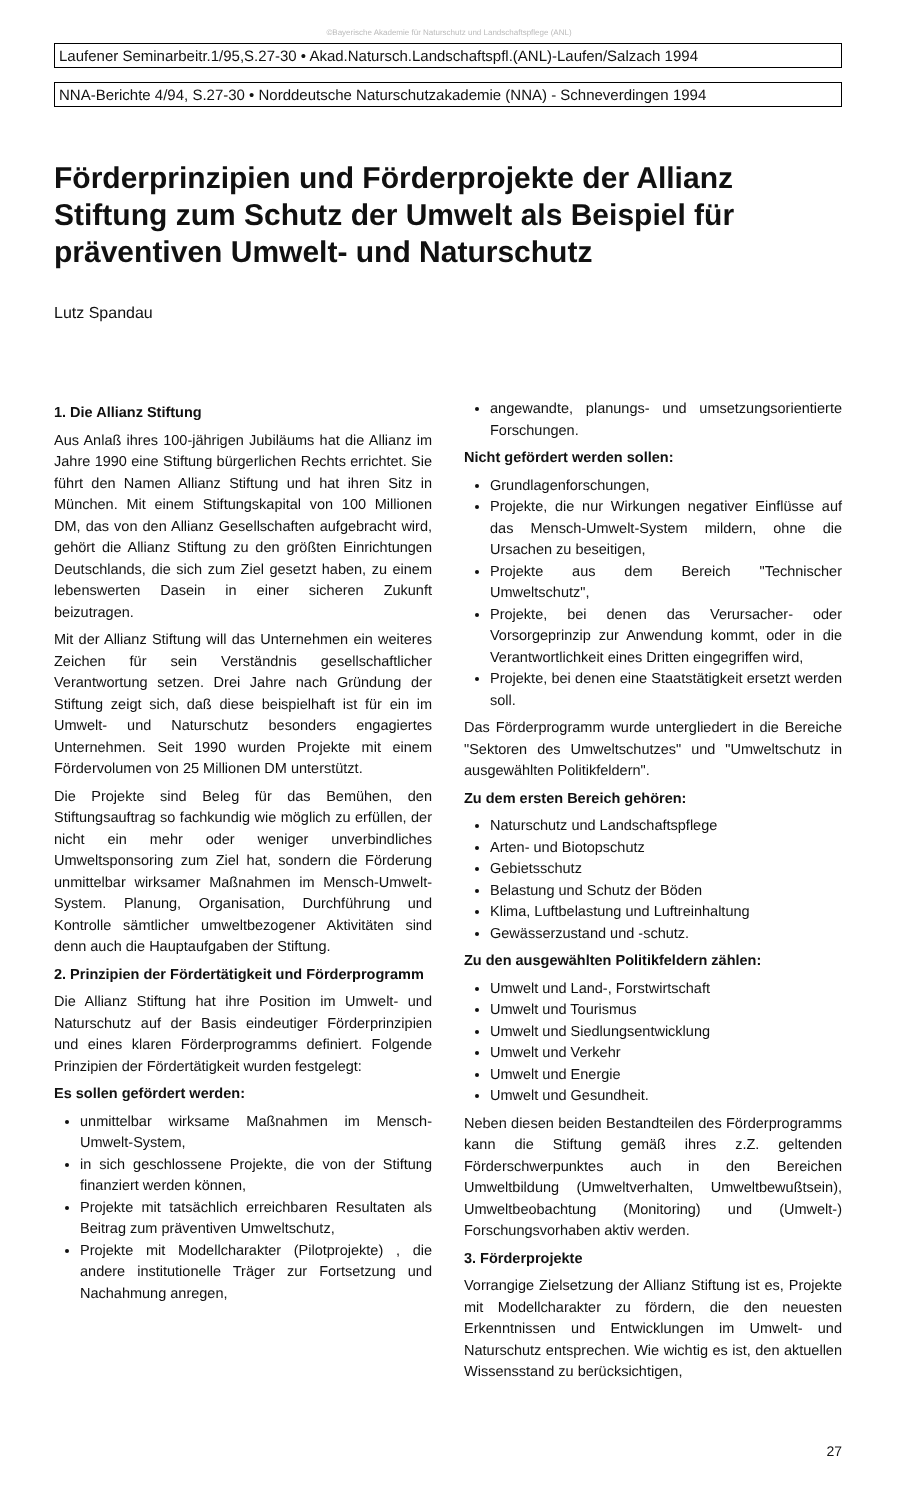©Bayerische Akademie für Naturschutz und Landschaftspflege (ANL)
Laufener Seminarbeitr.1/95,S.27-30 • Akad.Natursch.Landschaftspfl.(ANL)-Laufen/Salzach 1994
NNA-Berichte 4/94, S.27-30 • Norddeutsche Naturschutzakademie (NNA) - Schneverdingen 1994
Förderprinzipien und Förderprojekte der Allianz Stiftung zum Schutz der Umwelt als Beispiel für präventiven Umwelt- und Naturschutz
Lutz Spandau
1. Die Allianz Stiftung
Aus Anlaß ihres 100-jährigen Jubiläums hat die Allianz im Jahre 1990 eine Stiftung bürgerlichen Rechts errichtet. Sie führt den Namen Allianz Stiftung und hat ihren Sitz in München. Mit einem Stiftungskapital von 100 Millionen DM, das von den Allianz Gesellschaften aufgebracht wird, gehört die Allianz Stiftung zu den größten Einrichtungen Deutschlands, die sich zum Ziel gesetzt haben, zu einem lebenswerten Dasein in einer sicheren Zukunft beizutragen.
Mit der Allianz Stiftung will das Unternehmen ein weiteres Zeichen für sein Verständnis gesellschaftlicher Verantwortung setzen. Drei Jahre nach Gründung der Stiftung zeigt sich, daß diese beispielhaft ist für ein im Umwelt- und Naturschutz besonders engagiertes Unternehmen. Seit 1990 wurden Projekte mit einem Fördervolumen von 25 Millionen DM unterstützt.
Die Projekte sind Beleg für das Bemühen, den Stiftungsauftrag so fachkundig wie möglich zu erfüllen, der nicht ein mehr oder weniger unverbindliches Umweltsponsoring zum Ziel hat, sondern die Förderung unmittelbar wirksamer Maßnahmen im Mensch-Umwelt-System. Planung, Organisation, Durchführung und Kontrolle sämtlicher umweltbezogener Aktivitäten sind denn auch die Hauptaufgaben der Stiftung.
2. Prinzipien der Fördertätigkeit und Förderprogramm
Die Allianz Stiftung hat ihre Position im Umwelt- und Naturschutz auf der Basis eindeutiger Förderprinzipien und eines klaren Förderprogramms definiert. Folgende Prinzipien der Fördertätigkeit wurden festgelegt:
Es sollen gefördert werden:
unmittelbar wirksame Maßnahmen im Mensch-Umwelt-System,
in sich geschlossene Projekte, die von der Stiftung finanziert werden können,
Projekte mit tatsächlich erreichbaren Resultaten als Beitrag zum präventiven Umweltschutz,
Projekte mit Modellcharakter (Pilotprojekte) , die andere institutionelle Träger zur Fortsetzung und Nachahmung anregen,
angewandte, planungs- und umsetzungsorientierte Forschungen.
Nicht gefördert werden sollen:
Grundlagenforschungen,
Projekte, die nur Wirkungen negativer Einflüsse auf das Mensch-Umwelt-System mildern, ohne die Ursachen zu beseitigen,
Projekte aus dem Bereich "Technischer Umweltschutz",
Projekte, bei denen das Verursacher- oder Vorsorgeprinzip zur Anwendung kommt, oder in die Verantwortlichkeit eines Dritten eingegriffen wird,
Projekte, bei denen eine Staatstätigkeit ersetzt werden soll.
Das Förderprogramm wurde untergliedert in die Bereiche "Sektoren des Umweltschutzes" und "Umweltschutz in ausgewählten Politikfeldern".
Zu dem ersten Bereich gehören:
Naturschutz und Landschaftspflege
Arten- und Biotopschutz
Gebietsschutz
Belastung und Schutz der Böden
Klima, Luftbelastung und Luftreinhaltung
Gewässerzustand und -schutz.
Zu den ausgewählten Politikfeldern zählen:
Umwelt und Land-, Forstwirtschaft
Umwelt und Tourismus
Umwelt und Siedlungsentwicklung
Umwelt und Verkehr
Umwelt und Energie
Umwelt und Gesundheit.
Neben diesen beiden Bestandteilen des Förderprogramms kann die Stiftung gemäß ihres z.Z. geltenden Förderschwerpunktes auch in den Bereichen Umweltbildung (Umweltverhalten, Umweltbewußtsein), Umweltbeobachtung (Monitoring) und (Umwelt-) Forschungsvorhaben aktiv werden.
3. Förderprojekte
Vorrangige Zielsetzung der Allianz Stiftung ist es, Projekte mit Modellcharakter zu fördern, die den neuesten Erkenntnissen und Entwicklungen im Umwelt- und Naturschutz entsprechen. Wie wichtig es ist, den aktuellen Wissensstand zu berücksichtigen,
27